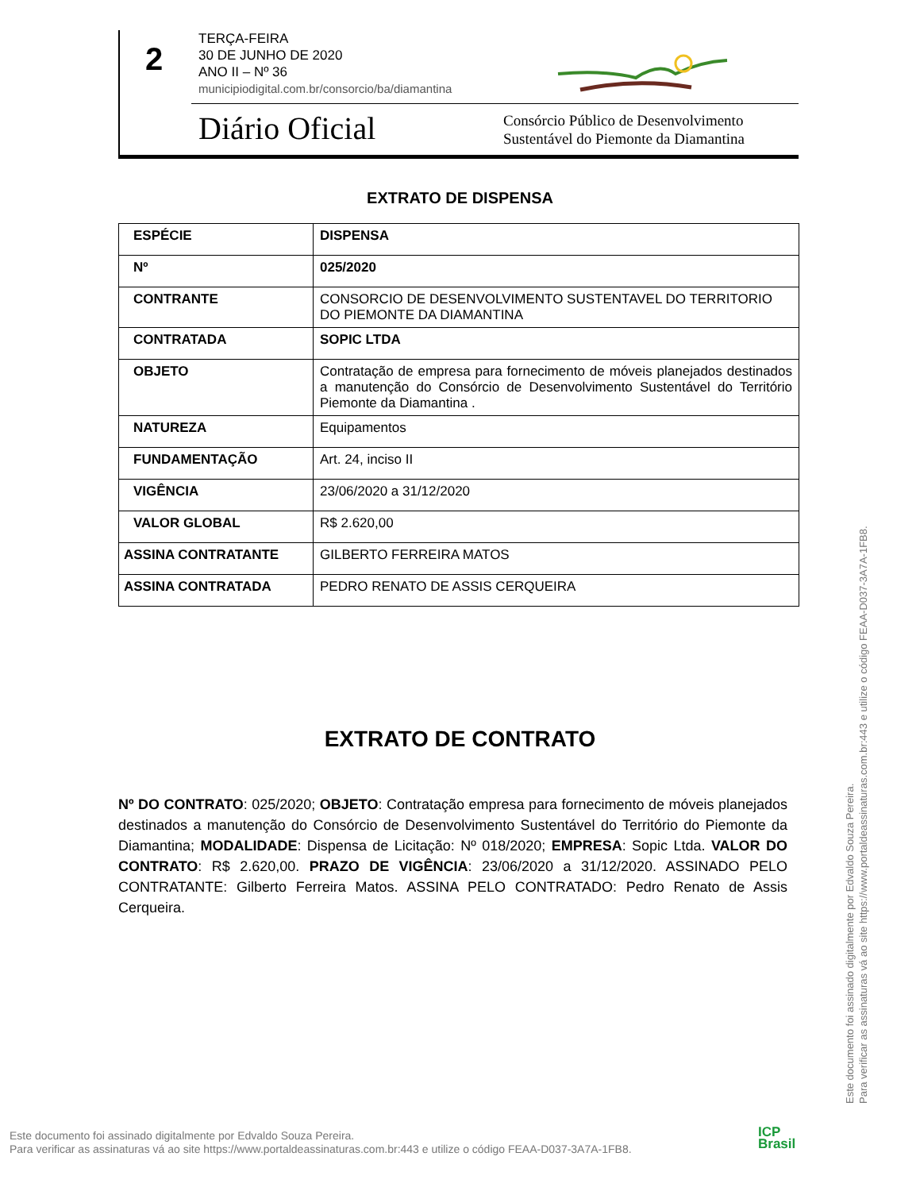2
TERÇA-FEIRA
30 DE JUNHO DE 2020
ANO II – Nº 36
municipiodigital.com.br/consorcio/ba/diamantina
Diário Oficial
Consórcio Público de Desenvolvimento
Sustentável do Piemonte da Diamantina
EXTRATO DE DISPENSA
| ESPÉCIE | DISPENSA |
| Nº | 025/2020 |
| CONTRANTE | CONSORCIO DE DESENVOLVIMENTO SUSTENTAVEL DO TERRITORIO DO PIEMONTE DA DIAMANTINA |
| CONTRATADA | SOPIC LTDA |
| OBJETO | Contratação de empresa para fornecimento de móveis planejados destinados a manutenção do Consórcio de Desenvolvimento Sustentável do Território Piemonte da Diamantina . |
| NATUREZA | Equipamentos |
| FUNDAMENTAÇÃO | Art. 24, inciso II |
| VIGÊNCIA | 23/06/2020 a 31/12/2020 |
| VALOR GLOBAL | R$ 2.620,00 |
| ASSINA CONTRATANTE | GILBERTO FERREIRA MATOS |
| ASSINA CONTRATADA | PEDRO RENATO DE ASSIS CERQUEIRA |
EXTRATO DE CONTRATO
Nº DO CONTRATO: 025/2020; OBJETO: Contratação empresa para fornecimento de móveis planejados destinados a manutenção do Consórcio de Desenvolvimento Sustentável do Território do Piemonte da Diamantina; MODALIDADE: Dispensa de Licitação: Nº 018/2020; EMPRESA: Sopic Ltda. VALOR DO CONTRATO: R$ 2.620,00. PRAZO DE VIGÊNCIA: 23/06/2020 a 31/12/2020. ASSINADO PELO CONTRATANTE: Gilberto Ferreira Matos. ASSINA PELO CONTRATADO: Pedro Renato de Assis Cerqueira.
Este documento foi assinado digitalmente por Edvaldo Souza Pereira.
Para verificar as assinaturas vá ao site https://www.portaldeassinaturas.com.br:443 e utilize o código FEAA-D037-3A7A-1FB8.
Este documento foi assinado digitalmente por Edvaldo Souza Pereira.
Para verificar as assinaturas vá ao site https://www.portaldeassinaturas.com.br:443 e utilize o código FEAA-D037-3A7A-1FB8.
ICP
Brasil